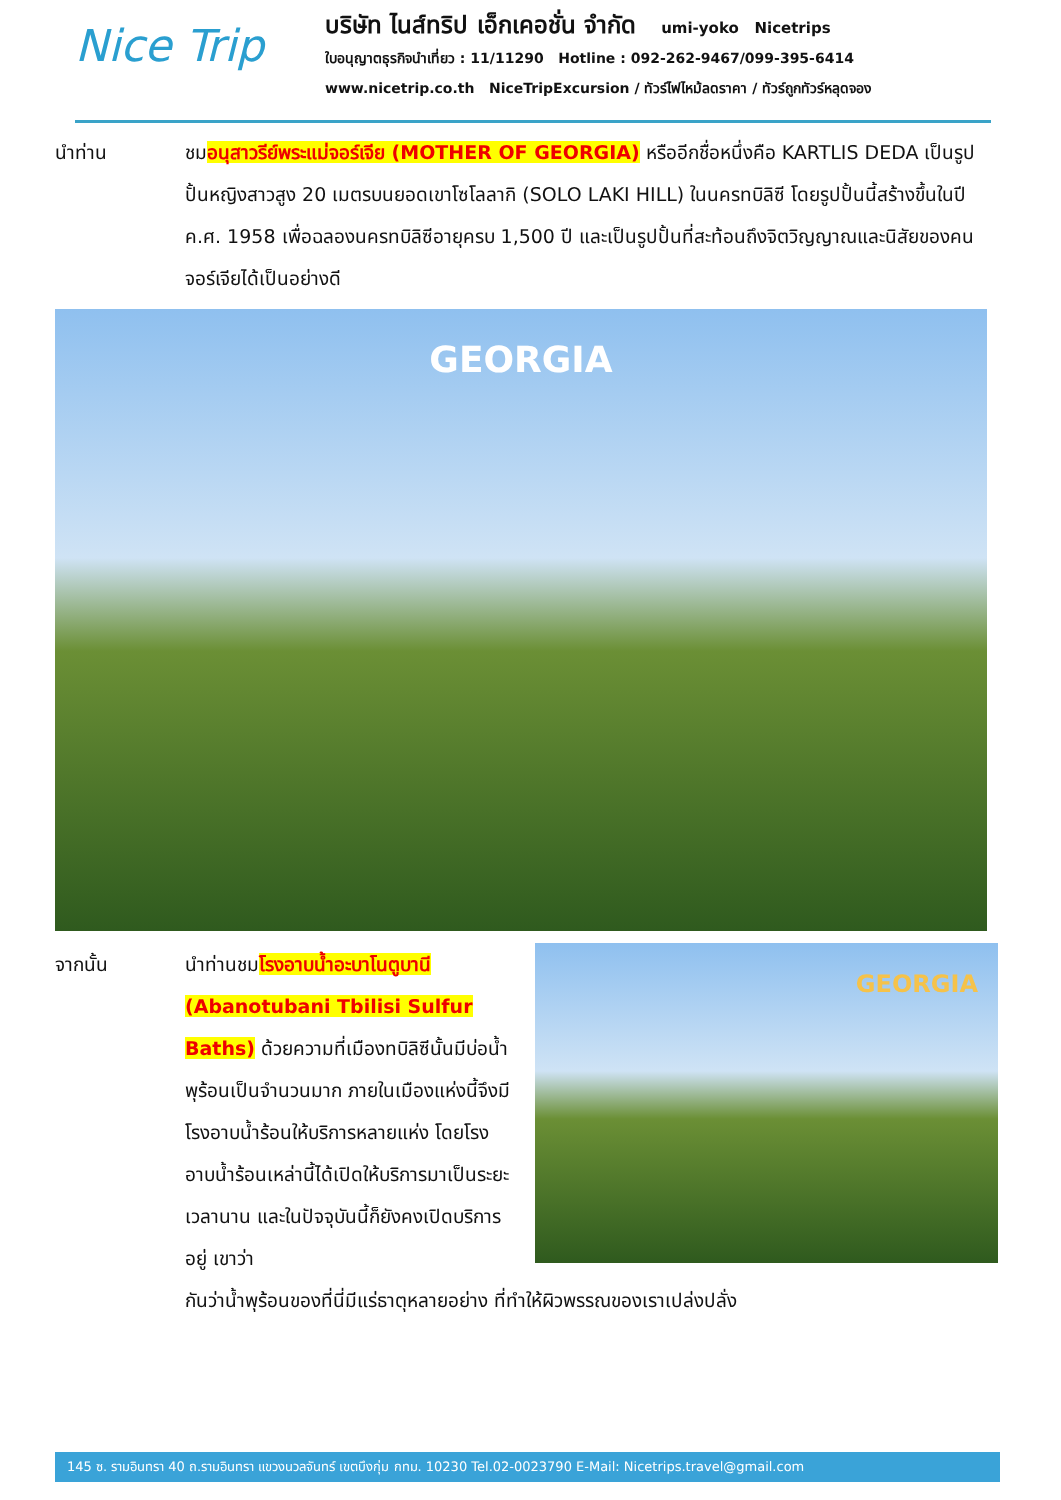Nice Trip
บริษัท ไนส์ทริป เอ็กเคอชั่น จำกัด umi-yoko Nicetrips
ใบอนุญาตธุรกิจนำเที่ยว : 11/11290 Hotline : 092-262-9467/099-395-6414
www.nicetrip.co.th NiceTripExcursion / ทัวร์ไฟไหม้ลดราคา / ทัวร์ถูกทัวร์หลุดจอง
นำท่าน ชมอนุสาวรีย์พระแม่จอร์เจีย (MOTHER OF GEORGIA) หรืออีกชื่อหนึ่งคือ KARTLIS DEDA เป็นรูปปั้นหญิงสาวสูง 20 เมตรบนยอดเขาโซโลลากิ (SOLO LAKI HILL) ในนครทบิลิซี โดยรูปปั้นนี้สร้างขึ้นในปี ค.ศ. 1958 เพื่อฉลองนครทบิลิซีอายุครบ 1,500 ปี และเป็นรูปปั้นที่สะท้อนถึงจิตวิญญาณและนิสัยของคนจอร์เจียได้เป็นอย่างดี
GEORGIA
จากนั้น นำท่านชมโรงอาบน้ำอะบาโนตูบานี (Abanotubani Tbilisi Sulfur Baths) ด้วยความที่เมืองทบิลิซีนั้นมีบ่อน้ำพุร้อนเป็นจำนวนมาก ภายในเมืองแห่งนี้จึงมีโรงอาบน้ำร้อนให้บริการหลายแห่ง โดยโรงอาบน้ำร้อนเหล่านี้ได้เปิดให้บริการมาเป็นระยะเวลานาน และในปัจจุบันนี้ก็ยังคงเปิดบริการอยู่ เขาว่า
GEORGIA
กันว่าน้ำพุร้อนของที่นี่มีแร่ธาตุหลายอย่าง ที่ทำให้ผิวพรรณของเราเปล่งปลั่ง
145 ซ. รามอินทรา 40 ถ.รามอินทรา แขวงนวลจันทร์ เขตบึงกุ่ม กทม. 10230 Tel.02-0023790 E-Mail: Nicetrips.travel@gmail.com